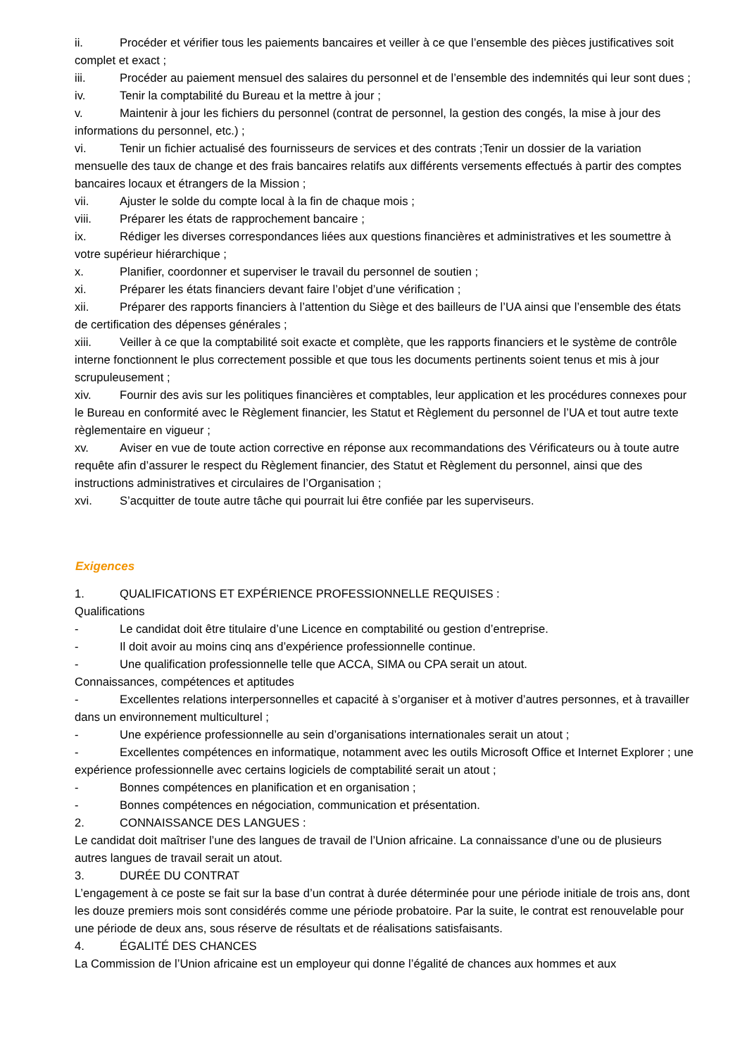ii. Procéder et vérifier tous les paiements bancaires et veiller à ce que l’ensemble des pièces justificatives soit complet et exact ;
iii. Procéder au paiement mensuel des salaires du personnel et de l’ensemble des indemnités qui leur sont dues ;
iv. Tenir la comptabilité du Bureau et la mettre à jour ;
v. Maintenir à jour les fichiers du personnel (contrat de personnel, la gestion des congés, la mise à jour des informations du personnel, etc.) ;
vi. Tenir un fichier actualisé des fournisseurs de services et des contrats ;Tenir un dossier de la variation mensuelle des taux de change et des frais bancaires relatifs aux différents versements effectués à partir des comptes bancaires locaux et étrangers de la Mission ;
vii. Ajuster le solde du compte local à la fin de chaque mois ;
viii. Préparer les états de rapprochement bancaire ;
ix. Rédiger les diverses correspondances liées aux questions financières et administratives et les soumettre à votre supérieur hiérarchique ;
x. Planifier, coordonner et superviser le travail du personnel de soutien ;
xi. Préparer les états financiers devant faire l’objet d’une vérification ;
xii. Préparer des rapports financiers à l’attention du Siège et des bailleurs de l’UA ainsi que l’ensemble des états de certification des dépenses générales ;
xiii. Veiller à ce que la comptabilité soit exacte et complète, que les rapports financiers et le système de contrôle interne fonctionnent le plus correctement possible et que tous les documents pertinents soient tenus et mis à jour scrupuleusement ;
xiv. Fournir des avis sur les politiques financières et comptables, leur application et les procédures connexes pour le Bureau en conformité avec le Règlement financier, les Statut et Règlement du personnel de l’UA et tout autre texte règlementaire en vigueur ;
xv. Aviser en vue de toute action corrective en réponse aux recommandations des Vérificateurs ou à toute autre requête afin d’assurer le respect du Règlement financier, des Statut et Règlement du personnel, ainsi que des instructions administratives et circulaires de l’Organisation ;
xvi. S’acquitter de toute autre tâche qui pourrait lui être confiée par les superviseurs.
Exigences
1. QUALIFICATIONS ET EXPÉRIENCE PROFESSIONNELLE REQUISES :
Qualifications
- Le candidat doit être titulaire d’une Licence en comptabilité ou gestion d’entreprise.
- Il doit avoir au moins cinq ans d’expérience professionnelle continue.
- Une qualification professionnelle telle que ACCA, SIMA ou CPA serait un atout.
Connaissances, compétences et aptitudes
- Excellentes relations interpersonnelles et capacité à s’organiser et à motiver d’autres personnes, et à travailler dans un environnement multiculturel ;
- Une expérience professionnelle au sein d’organisations internationales serait un atout ;
- Excellentes compétences en informatique, notamment avec les outils Microsoft Office et Internet Explorer ; une expérience professionnelle avec certains logiciels de comptabilité serait un atout ;
- Bonnes compétences en planification et en organisation ;
- Bonnes compétences en négociation, communication et présentation.
2. CONNAISSANCE DES LANGUES :
Le candidat doit maîtriser l’une des langues de travail de l’Union africaine. La connaissance d’une ou de plusieurs autres langues de travail serait un atout.
3. DURÉE DU CONTRAT
L’engagement à ce poste se fait sur la base d’un contrat à durée déterminée pour une période initiale de trois ans, dont les douze premiers mois sont considérés comme une période probatoire. Par la suite, le contrat est renouvelable pour une période de deux ans, sous réserve de résultats et de réalisations satisfaisants.
4. ÉGALITÉ DES CHANCES
La Commission de l’Union africaine est un employeur qui donne l’égalité de chances aux hommes et aux